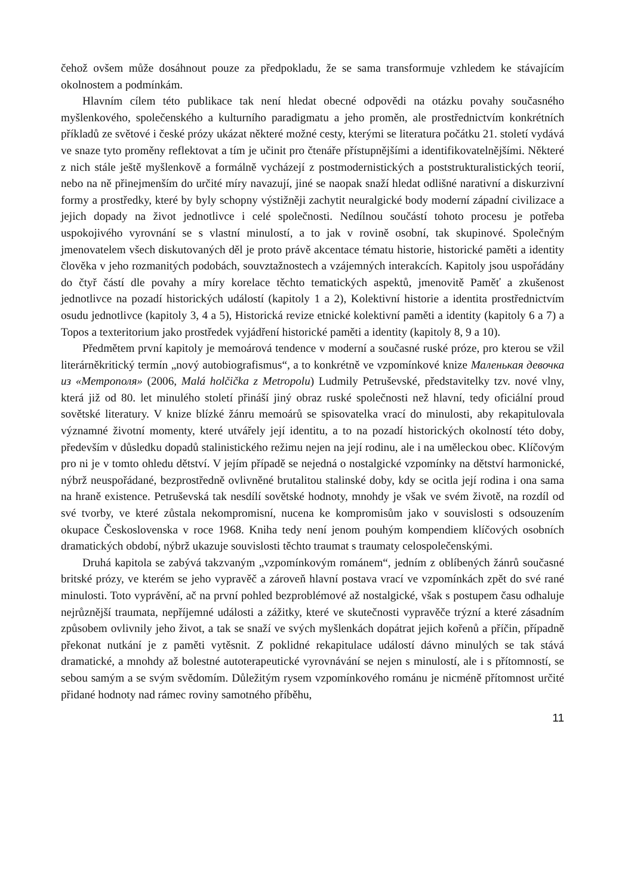čehož ovšem může dosáhnout pouze za předpokladu, že se sama transformuje vzhledem ke stávajícím okolnostem a podmínkám.
Hlavním cílem této publikace tak není hledat obecné odpovědi na otázku povahy současného myšlenkového, společenského a kulturního paradigmatu a jeho proměn, ale prostřednictvím konkrétních příkladů ze světové i české prózy ukázat některé možné cesty, kterými se literatura počátku 21. století vydává ve snaze tyto proměny reflektovat a tím je učinit pro čtenáře přístupnějšími a identifikovatelnějšími. Některé z nich stále ještě myšlenkově a formálně vycházejí z postmodernistických a poststrukturalistických teorií, nebo na ně přinejmenším do určité míry navazují, jiné se naopak snaží hledat odlišné narativní a diskurzivní formy a prostředky, které by byly schopny výstižněji zachytit neuralgické body moderní západní civilizace a jejich dopady na život jednotlivce i celé společnosti. Nedílnou součástí tohoto procesu je potřeba uspokojivého vyrovnání se s vlastní minulostí, a to jak v rovině osobní, tak skupinové. Společným jmenovatelem všech diskutovaných děl je proto právě akcentace tématu historie, historické paměti a identity člověka v jeho rozmanitých podobách, souvztažnostech a vzájemných interakcích. Kapitoly jsou uspořádány do čtyř částí dle povahy a míry korelace těchto tematických aspektů, jmenovitě Paměť a zkušenost jednotlivce na pozadí historických událostí (kapitoly 1 a 2), Kolektivní historie a identita prostřednictvím osudu jednotlivce (kapitoly 3, 4 a 5), Historická revize etnické kolektivní paměti a identity (kapitoly 6 a 7) a Topos a texteritorium jako prostředek vyjádření historické paměti a identity (kapitoly 8, 9 a 10).
Předmětem první kapitoly je memoárová tendence v moderní a současné ruské próze, pro kterou se vžil literárněkritický termín „nový autobiografismus“, a to konkrétně ve vzpomínkové knize Маленькая девочка из «Метрополя» (2006, Malá holčička z Metropolu) Ludmily Petruševské, představitelky tzv. nové vlny, která již od 80. let minulého století přináší jiný obraz ruské společnosti než hlavní, tedy oficiální proud sovětské literatury. V knize blízké žánru memoárů se spisovatelka vrací do minulosti, aby rekapitulovala významné životní momenty, které utvářely její identitu, a to na pozadí historických okolností této doby, především v důsledku dopadů stalinistického režimu nejen na její rodinu, ale i na uměleckou obec. Klíčovým pro ni je v tomto ohledu dětství. V jejím případě se nejedná o nostalgické vzpomínky na dětství harmonické, nýbrž neuspořádané, bezprostředně ovlivněné brutalitou stalinské doby, kdy se ocitla její rodina i ona sama na hraně existence. Petruševská tak nesdílí sovětské hodnoty, mnohdy je však ve svém životě, na rozdíl od své tvorby, ve které zůstala nekompromisní, nucena ke kompromisům jako v souvislosti s odsouzením okupace Československa v roce 1968. Kniha tedy není jenom pouhým kompendiem klíčových osobních dramatických období, nýbrž ukazuje souvislosti těchto traumat s traumaty celospolečenskými.
Druhá kapitola se zabývá takzvaným „vzpomínkovým románem“, jedním z oblíbených žánrů současné britské prózy, ve kterém se jeho vypravěč a zároveň hlavní postava vrací ve vzpomínkách zpět do své rané minulosti. Toto vyprávění, ač na první pohled bezproblémové až nostalgické, však s postupem času odhaluje nejrůznější traumata, nepříjemné události a zážitky, které ve skutečnosti vypravěče trýzní a které zásadním způsobem ovlivnily jeho život, a tak se snaží ve svých myšlenkách dopátrat jejich kořenů a příčin, případně překonat nutkání je z paměti vytěsnit. Z poklidné rekapitulace událostí dávno minulých se tak stává dramatické, a mnohdy až bolestné autoterapeutické vyrovnávání se nejen s minulostí, ale i s přítomností, se sebou samým a se svým svědomím. Důležitým rysem vzpomínkového románu je nicméně přítomnost určité přidané hodnoty nad rámec roviny samotného příběhu,
11